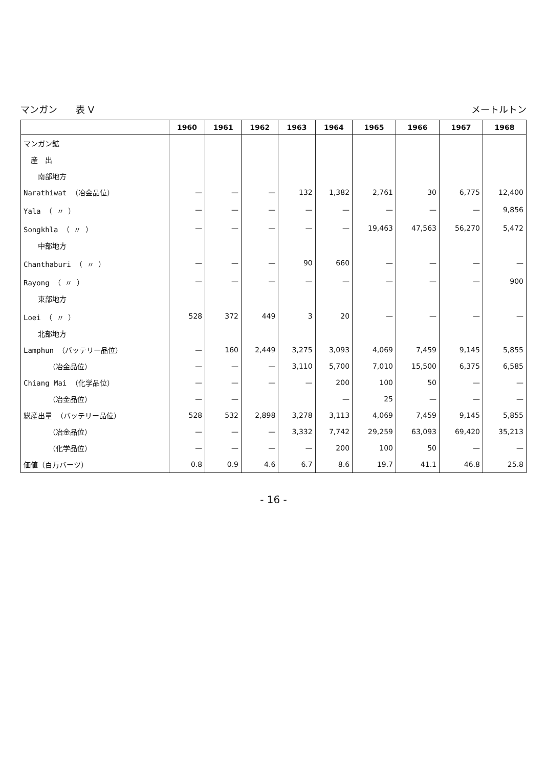マンガン　　表 V メートルトン
| | 1960 | 1961 | 1962 | 1963 | 1964 | 1965 | 1966 | 1967 | 1968 |
| --- | --- | --- | --- | --- | --- | --- | --- | --- | --- |
| マンガン鉱 | | | | | | | | | |
| 産 出 | | | | | | | | | |
| 南部地方 | | | | | | | | | |
| Narathiwat （冶金品位） | — | — | — | 132 | 1,382 | 2,761 | 30 | 6,775 | 12,400 |
| Yala （ 〃 ） | — | — | — | — | — | — | — | — | 9,856 |
| Songkhla （ 〃 ） | — | — | — | — | — | 19,463 | 47,563 | 56,270 | 5,472 |
| 中部地方 | | | | | | | | | |
| Chanthaburi （ 〃 ） | — | — | — | 90 | 660 | — | — | — | — |
| Rayong （ 〃 ） | — | — | — | — | — | — | — | — | 900 |
| 東部地方 | | | | | | | | | |
| Loei （ 〃 ） | 528 | 372 | 449 | 3 | 20 | — | — | — | — |
| 北部地方 | | | | | | | | | |
| Lamphun （バッテリー品位） | — | 160 | 2,449 | 3,275 | 3,093 | 4,069 | 7,459 | 9,145 | 5,855 |
| （冶金品位） | — | — | — | 3,110 | 5,700 | 7,010 | 15,500 | 6,375 | 6,585 |
| Chiang Mai （化学品位） | — | — | — | — | 200 | 100 | 50 | — | — |
| （冶金品位） | — | — | | | — | 25 | — | — | — |
| 総産出量 （バッテリー品位） | 528 | 532 | 2,898 | 3,278 | 3,113 | 4,069 | 7,459 | 9,145 | 5,855 |
| （冶金品位） | — | — | — | 3,332 | 7,742 | 29,259 | 63,093 | 69,420 | 35,213 |
| （化学品位） | — | — | — | — | 200 | 100 | 50 | — | — |
| 価値（百万バーツ） | 0.8 | 0.9 | 4.6 | 6.7 | 8.6 | 19.7 | 41.1 | 46.8 | 25.8 |
- 16 -